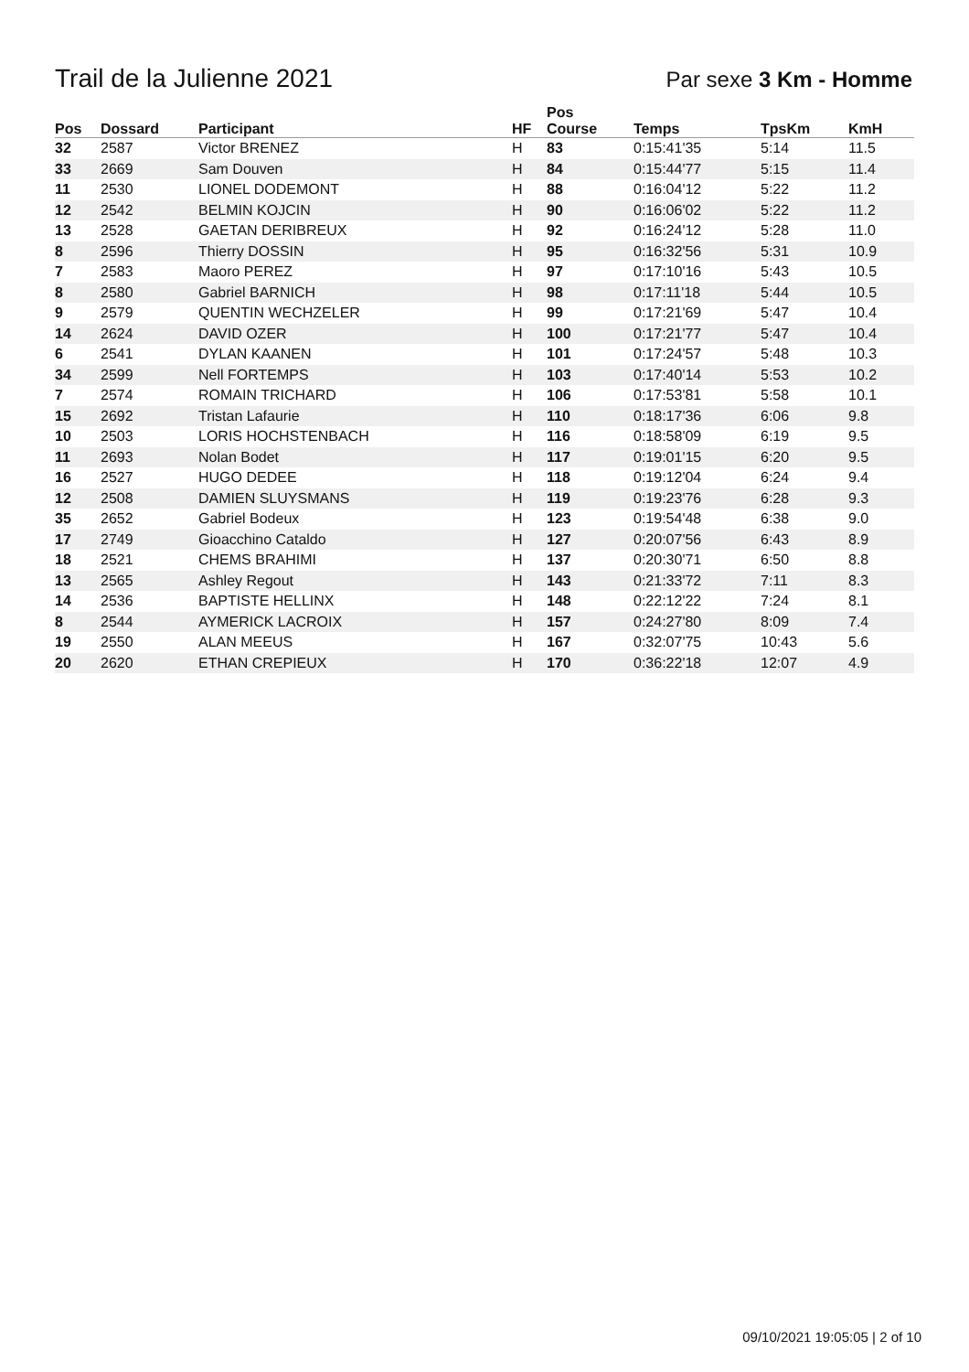Trail de la Julienne 2021
Par sexe 3 Km - Homme
| Pos | Dossard | Participant | HF | Pos Course | Temps | TpsKm | KmH |
| --- | --- | --- | --- | --- | --- | --- | --- |
| 32 | 2587 | Victor BRENEZ | H | 83 | 0:15:41'35 | 5:14 | 11.5 |
| 33 | 2669 | Sam Douven | H | 84 | 0:15:44'77 | 5:15 | 11.4 |
| 11 | 2530 | LIONEL DODEMONT | H | 88 | 0:16:04'12 | 5:22 | 11.2 |
| 12 | 2542 | BELMIN KOJCIN | H | 90 | 0:16:06'02 | 5:22 | 11.2 |
| 13 | 2528 | GAETAN DERIBREUX | H | 92 | 0:16:24'12 | 5:28 | 11.0 |
| 8 | 2596 | Thierry DOSSIN | H | 95 | 0:16:32'56 | 5:31 | 10.9 |
| 7 | 2583 | Maoro PEREZ | H | 97 | 0:17:10'16 | 5:43 | 10.5 |
| 8 | 2580 | Gabriel BARNICH | H | 98 | 0:17:11'18 | 5:44 | 10.5 |
| 9 | 2579 | QUENTIN WECHZELER | H | 99 | 0:17:21'69 | 5:47 | 10.4 |
| 14 | 2624 | DAVID OZER | H | 100 | 0:17:21'77 | 5:47 | 10.4 |
| 6 | 2541 | DYLAN KAANEN | H | 101 | 0:17:24'57 | 5:48 | 10.3 |
| 34 | 2599 | Nell FORTEMPS | H | 103 | 0:17:40'14 | 5:53 | 10.2 |
| 7 | 2574 | ROMAIN TRICHARD | H | 106 | 0:17:53'81 | 5:58 | 10.1 |
| 15 | 2692 | Tristan Lafaurie | H | 110 | 0:18:17'36 | 6:06 | 9.8 |
| 10 | 2503 | LORIS HOCHSTENBACH | H | 116 | 0:18:58'09 | 6:19 | 9.5 |
| 11 | 2693 | Nolan Bodet | H | 117 | 0:19:01'15 | 6:20 | 9.5 |
| 16 | 2527 | HUGO DEDEE | H | 118 | 0:19:12'04 | 6:24 | 9.4 |
| 12 | 2508 | DAMIEN SLUYSMANS | H | 119 | 0:19:23'76 | 6:28 | 9.3 |
| 35 | 2652 | Gabriel Bodeux | H | 123 | 0:19:54'48 | 6:38 | 9.0 |
| 17 | 2749 | Gioacchino Cataldo | H | 127 | 0:20:07'56 | 6:43 | 8.9 |
| 18 | 2521 | CHEMS BRAHIMI | H | 137 | 0:20:30'71 | 6:50 | 8.8 |
| 13 | 2565 | Ashley Regout | H | 143 | 0:21:33'72 | 7:11 | 8.3 |
| 14 | 2536 | BAPTISTE HELLINX | H | 148 | 0:22:12'22 | 7:24 | 8.1 |
| 8 | 2544 | AYMERICK LACROIX | H | 157 | 0:24:27'80 | 8:09 | 7.4 |
| 19 | 2550 | ALAN MEEUS | H | 167 | 0:32:07'75 | 10:43 | 5.6 |
| 20 | 2620 | ETHAN CREPIEUX | H | 170 | 0:36:22'18 | 12:07 | 4.9 |
09/10/2021 19:05:05 | 2 of 10